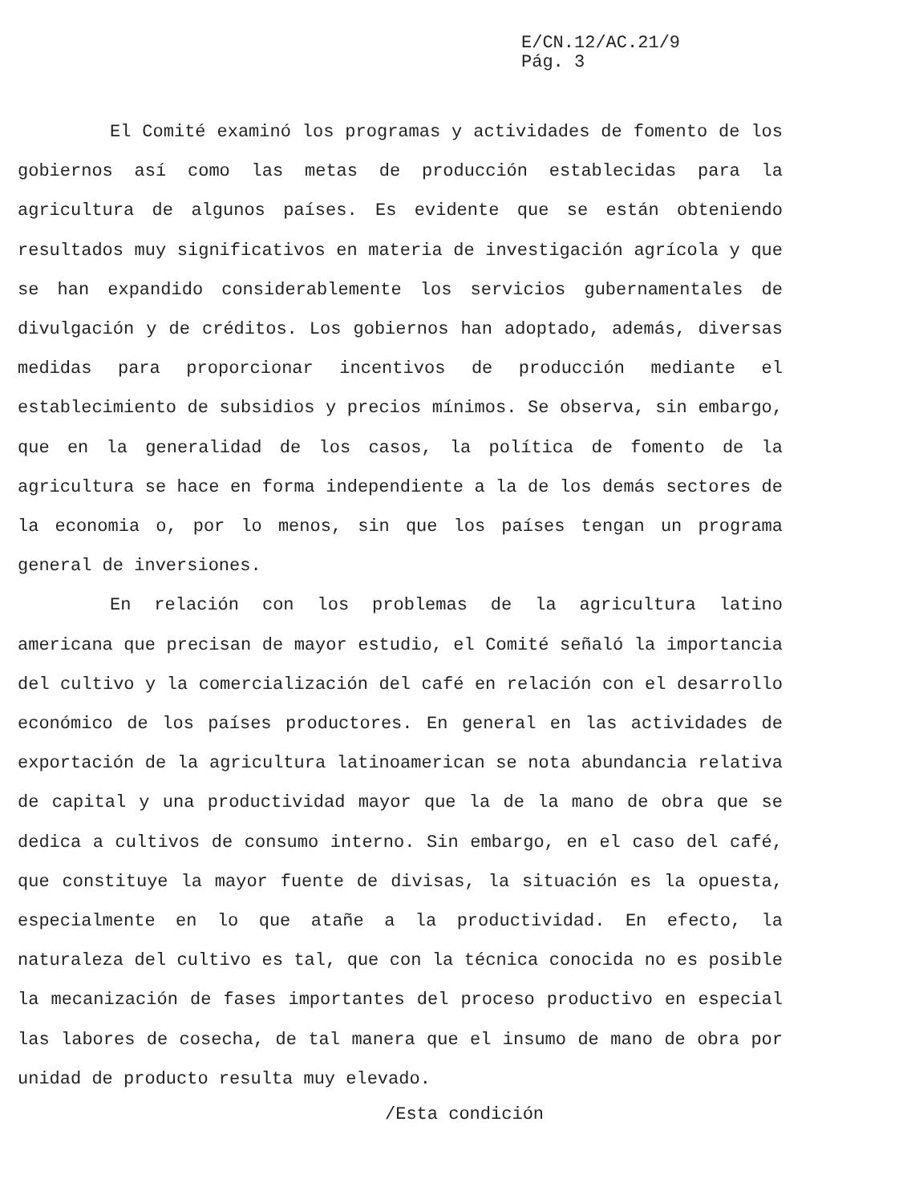E/CN.12/AC.21/9
Pág. 3
El Comité examinó los programas y actividades de fomento de los gobiernos así como las metas de producción establecidas para la agricultura de algunos países. Es evidente que se están obteniendo resultados muy significativos en materia de investigación agrícola y que se han expandido considerablemente los servicios gubernamentales de divulgación y de créditos. Los gobiernos han adoptado, además, diversas medidas para proporcionar incentivos de producción mediante el establecimiento de subsidios y precios mínimos. Se observa, sin embargo, que en la generalidad de los casos, la política de fomento de la agricultura se hace en forma independiente a la de los demás sectores de la economia o, por lo menos, sin que los países tengan un programa general de inversiones.
En relación con los problemas de la agricultura latino americana que precisan de mayor estudio, el Comité señaló la importancia del cultivo y la comercialización del café en relación con el desarrollo económico de los países productores. En general en las actividades de exportación de la agricultura latinoamerican se nota abundancia relativa de capital y una productividad mayor que la de la mano de obra que se dedica a cultivos de consumo interno. Sin embargo, en el caso del café, que constituye la mayor fuente de divisas, la situación es la opuesta, especialmente en lo que atañe a la productividad. En efecto, la naturaleza del cultivo es tal, que con la técnica conocida no es posible la mecanización de fases importantes del proceso productivo en especial las labores de cosecha, de tal manera que el insumo de mano de obra por unidad de producto resulta muy elevado.
/Esta condición